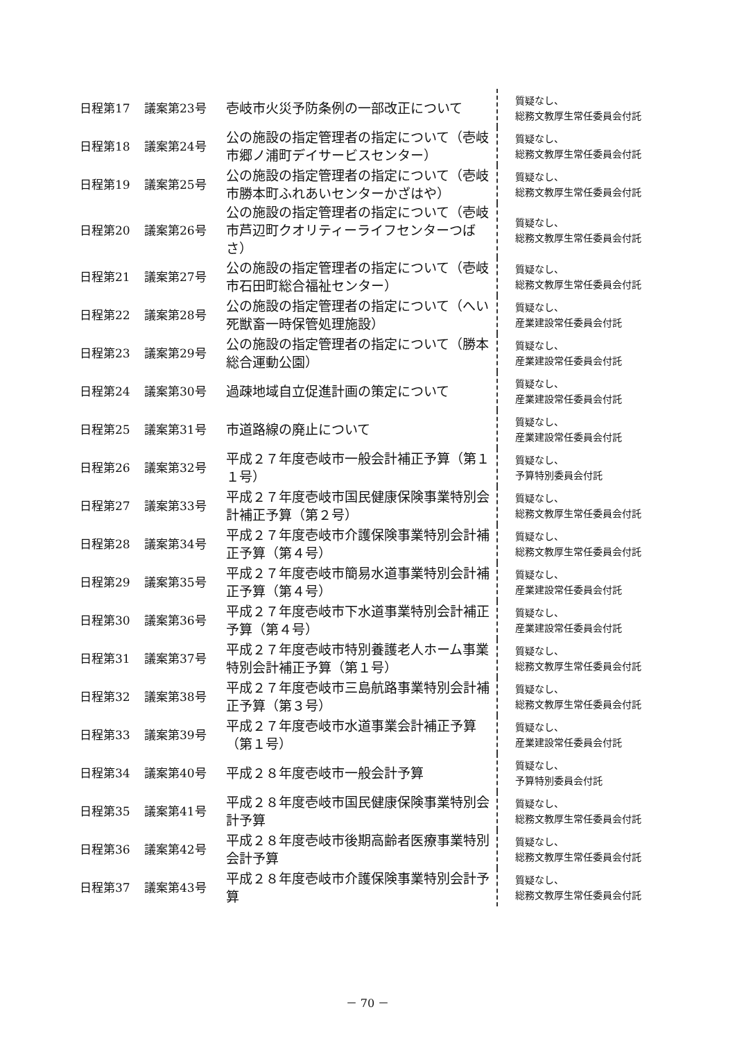| 日程第17 | 議案第23号 | 壱岐市火災予防条例の一部改正について | 質疑なし、 総務文教厚生常任委員会付託 |
| 日程第18 | 議案第24号 | 公の施設の指定管理者の指定について（壱岐市郷ノ浦町デイサービスセンター） | 質疑なし、 総務文教厚生常任委員会付託 |
| 日程第19 | 議案第25号 | 公の施設の指定管理者の指定について（壱岐市勝本町ふれあいセンターかざはや） | 質疑なし、 総務文教厚生常任委員会付託 |
| 日程第20 | 議案第26号 | 公の施設の指定管理者の指定について（壱岐市芦辺町クオリティーライフセンターつばさ） | 質疑なし、 総務文教厚生常任委員会付託 |
| 日程第21 | 議案第27号 | 公の施設の指定管理者の指定について（壱岐市石田町総合福祉センター） | 質疑なし、 総務文教厚生常任委員会付託 |
| 日程第22 | 議案第28号 | 公の施設の指定管理者の指定について（へい死獣畜一時保管処理施設） | 質疑なし、 産業建設常任委員会付託 |
| 日程第23 | 議案第29号 | 公の施設の指定管理者の指定について（勝本総合運動公園） | 質疑なし、 産業建設常任委員会付託 |
| 日程第24 | 議案第30号 | 過疎地域自立促進計画の策定について | 質疑なし、 産業建設常任委員会付託 |
| 日程第25 | 議案第31号 | 市道路線の廃止について | 質疑なし、 産業建設常任委員会付託 |
| 日程第26 | 議案第32号 | 平成２７年度壱岐市一般会計補正予算（第１１号） | 質疑なし、 予算特別委員会付託 |
| 日程第27 | 議案第33号 | 平成２７年度壱岐市国民健康保険事業特別会計補正予算（第２号） | 質疑なし、 総務文教厚生常任委員会付託 |
| 日程第28 | 議案第34号 | 平成２７年度壱岐市介護保険事業特別会計補正予算（第４号） | 質疑なし、 総務文教厚生常任委員会付託 |
| 日程第29 | 議案第35号 | 平成２７年度壱岐市簡易水道事業特別会計補正予算（第４号） | 質疑なし、 産業建設常任委員会付託 |
| 日程第30 | 議案第36号 | 平成２７年度壱岐市下水道事業特別会計補正予算（第４号） | 質疑なし、 産業建設常任委員会付託 |
| 日程第31 | 議案第37号 | 平成２７年度壱岐市特別養護老人ホーム事業特別会計補正予算（第１号） | 質疑なし、 総務文教厚生常任委員会付託 |
| 日程第32 | 議案第38号 | 平成２７年度壱岐市三島航路事業特別会計補正予算（第３号） | 質疑なし、 総務文教厚生常任委員会付託 |
| 日程第33 | 議案第39号 | 平成２７年度壱岐市水道事業会計補正予算（第１号） | 質疑なし、 産業建設常任委員会付託 |
| 日程第34 | 議案第40号 | 平成２８年度壱岐市一般会計予算 | 質疑なし、 予算特別委員会付託 |
| 日程第35 | 議案第41号 | 平成２８年度壱岐市国民健康保険事業特別会計予算 | 質疑なし、 総務文教厚生常任委員会付託 |
| 日程第36 | 議案第42号 | 平成２８年度壱岐市後期高齢者医療事業特別会計予算 | 質疑なし、 総務文教厚生常任委員会付託 |
| 日程第37 | 議案第43号 | 平成２８年度壱岐市介護保険事業特別会計予算 | 質疑なし、 総務文教厚生常任委員会付託 |
－ 70 －